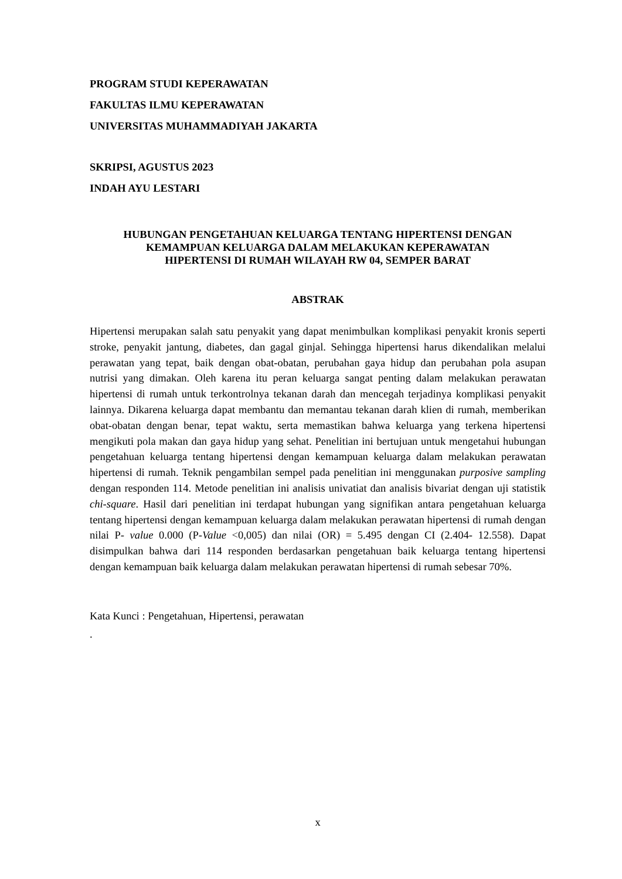PROGRAM STUDI KEPERAWATAN
FAKULTAS ILMU KEPERAWATAN
UNIVERSITAS MUHAMMADIYAH JAKARTA
SKRIPSI, AGUSTUS 2023
INDAH AYU LESTARI
HUBUNGAN PENGETAHUAN KELUARGA TENTANG HIPERTENSI DENGAN
KEMAMPUAN KELUARGA DALAM MELAKUKAN KEPERAWATAN
HIPERTENSI DI RUMAH WILAYAH RW 04, SEMPER BARAT
ABSTRAK
Hipertensi merupakan salah satu penyakit yang dapat menimbulkan komplikasi penyakit kronis seperti stroke, penyakit jantung, diabetes, dan gagal ginjal. Sehingga hipertensi harus dikendalikan melalui perawatan yang tepat, baik dengan obat-obatan, perubahan gaya hidup dan perubahan pola asupan nutrisi yang dimakan. Oleh karena itu peran keluarga sangat penting dalam melakukan perawatan hipertensi di rumah untuk terkontrolnya tekanan darah dan mencegah terjadinya komplikasi penyakit lainnya. Dikarena keluarga dapat membantu dan memantau tekanan darah klien di rumah, memberikan obat-obatan dengan benar, tepat waktu, serta memastikan bahwa keluarga yang terkena hipertensi mengikuti pola makan dan gaya hidup yang sehat. Penelitian ini bertujuan untuk mengetahui hubungan pengetahuan keluarga tentang hipertensi dengan kemampuan keluarga dalam melakukan perawatan hipertensi di rumah. Teknik pengambilan sempel pada penelitian ini menggunakan purposive sampling dengan responden 114. Metode penelitian ini analisis univatiat dan analisis bivariat dengan uji statistik chi-square. Hasil dari penelitian ini terdapat hubungan yang signifikan antara pengetahuan keluarga tentang hipertensi dengan kemampuan keluarga dalam melakukan perawatan hipertensi di rumah dengan nilai P- value 0.000 (P-Value <0,005) dan nilai (OR) = 5.495 dengan CI (2.404- 12.558). Dapat disimpulkan bahwa dari 114 responden berdasarkan pengetahuan baik keluarga tentang hipertensi dengan kemampuan baik keluarga dalam melakukan perawatan hipertensi di rumah sebesar 70%.
Kata Kunci : Pengetahuan, Hipertensi, perawatan
.
x